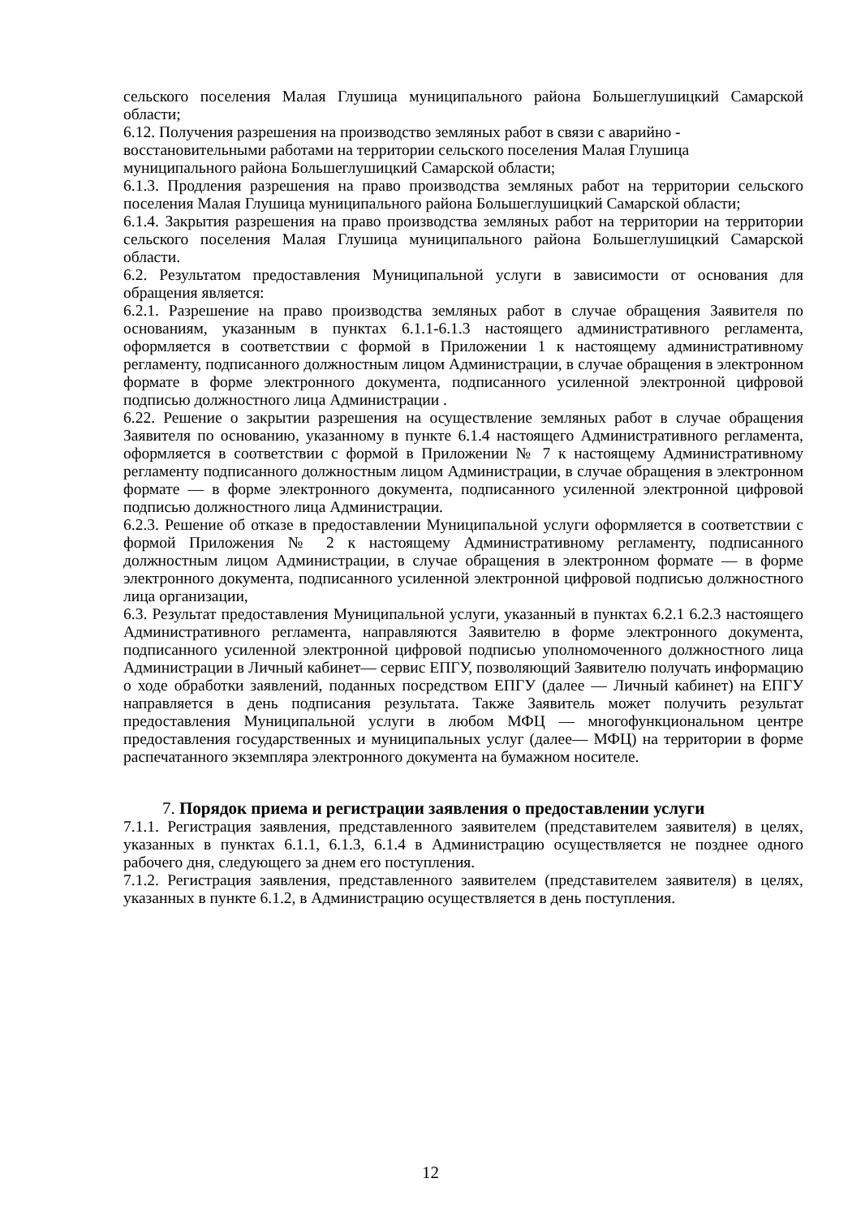сельского поселения Малая Глушица муниципального района Большеглушицкий Самарской области;
6.12. Получения разрешения на производство земляных работ в связи с аварийно - восстановительными работами на территории сельского поселения Малая Глушица муниципального района Большеглушицкий Самарской области;
6.1.3. Продления разрешения на право производства земляных работ на территории сельского поселения Малая Глушица муниципального района Большеглушицкий Самарской области;
6.1.4. Закрытия разрешения на право производства земляных работ на территории на территории сельского поселения Малая Глушица муниципального района Большеглушицкий Самарской области.
6.2. Результатом предоставления Муниципальной услуги в зависимости от основания для обращения является:
6.2.1. Разрешение на право производства земляных работ в случае обращения Заявителя по основаниям, указанным в пунктах 6.1.1-6.1.3 настоящего административного регламента, оформляется в соответствии с формой в Приложении 1 к настоящему административному регламенту, подписанного должностным лицом Администрации, в случае обращения в электронном формате в форме электронного документа, подписанного усиленной электронной цифровой подписью должностного лица Администрации .
6.22. Решение о закрытии разрешения на осуществление земляных работ в случае обращения Заявителя по основанию, указанному в пункте 6.1.4 настоящего Административного регламента, оформляется в соответствии с формой в Приложении № 7 к настоящему Административному регламенту подписанного должностным лицом Администрации, в случае обращения в электронном формате — в форме электронного документа, подписанного усиленной электронной цифровой подписью должностного лица Администрации.
6.2.3. Решение об отказе в предоставлении Муниципальной услуги оформляется в соответствии с формой Приложения № 2 к настоящему Административному регламенту, подписанного должностным лицом Администрации, в случае обращения в электронном формате — в форме электронного документа, подписанного усиленной электронной цифровой подписью должностного лица организации,
6.3. Результат предоставления Муниципальной услуги, указанный в пунктах 6.2.1 6.2.3 настоящего Административного регламента, направляются Заявителю в форме электронного документа, подписанного усиленной электронной цифровой подписью уполномоченного должностного лица Администрации в Личный кабинет— сервис ЕПГУ, позволяющий Заявителю получать информацию о ходе обработки заявлений, поданных посредством ЕПГУ (далее — Личный кабинет) на ЕПГУ направляется в день подписания результата. Также Заявитель может получить результат предоставления Муниципальной услуги в любом МФЦ — многофункциональном центре предоставления государственных и муниципальных услуг (далее— МФЦ) на территории в форме распечатанного экземпляра электронного документа на бумажном носителе.
7. Порядок приема и регистрации заявления о предоставлении услуги
7.1.1. Регистрация заявления, представленного заявителем (представителем заявителя) в целях, указанных в пунктах 6.1.1, 6.1.3, 6.1.4 в Администрацию осуществляется не позднее одного рабочего дня, следующего за днем его поступления.
7.1.2. Регистрация заявления, представленного заявителем (представителем заявителя) в целях, указанных в пункте 6.1.2, в Администрацию осуществляется в день поступления.
12